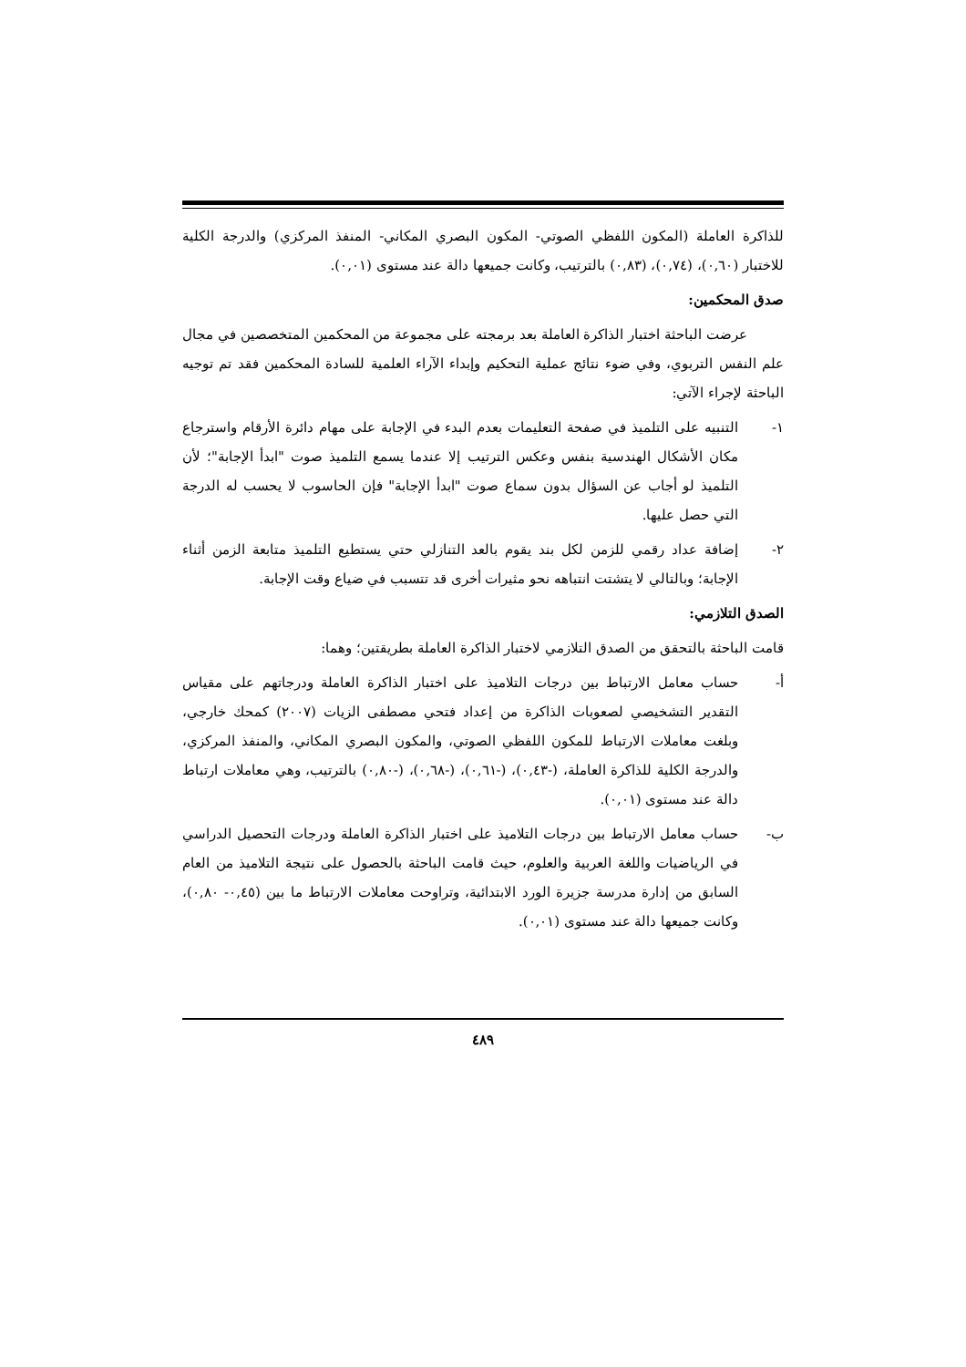للذاكرة العاملة (المكون اللفظي الصوتي- المكون البصري المكاني- المنفذ المركزي) والدرجة الكلية للاختبار (٠,٦٠)، (٠,٧٤)، (٠,٨٣) بالترتيب، وكانت جميعها دالة عند مستوى (٠,٠١).
صدق المحكمين:
عرضت الباحثة اختبار الذاكرة العاملة بعد برمجته على مجموعة من المحكمين المتخصصين في مجال علم النفس التربوي، وفي ضوء نتائج عملية التحكيم وإبداء الآراء العلمية للسادة المحكمين فقد تم توجيه الباحثة لإجراء الآتي:
١- التنبيه على التلميذ في صفحة التعليمات بعدم البدء في الإجابة على مهام دائرة الأرقام واسترجاع مكان الأشكال الهندسية بنفس وعكس الترتيب إلا عندما يسمع التلميذ صوت "ابدأ الإجابة"؛ لأن التلميذ لو أجاب عن السؤال بدون سماع صوت "ابدأ الإجابة" فإن الحاسوب لا يحسب له الدرجة التي حصل عليها.
٢- إضافة عداد رقمي للزمن لكل بند يقوم بالعد التنازلي حتي يستطيع التلميذ متابعة الزمن أثناء الإجابة؛ وبالتالي لا يتشتت انتباهه نحو مثيرات أخرى قد تتسبب في ضياع وقت الإجابة.
الصدق التلازمي:
قامت الباحثة بالتحقق من الصدق التلازمي لاختبار الذاكرة العاملة بطريقتين؛ وهما:
أ- حساب معامل الارتباط بين درجات التلاميذ على اختبار الذاكرة العاملة ودرجاتهم على مقياس التقدير التشخيصي لصعوبات الذاكرة من إعداد فتحي مصطفى الزيات (٢٠٠٧) كمحك خارجي، وبلغت معاملات الارتباط للمكون اللفظي الصوتي، والمكون البصري المكاني، والمنفذ المركزي، والدرجة الكلية للذاكرة العاملة، (-٠,٤٣)، (-٠,٦١)، (-٠,٦٨)، (-٠,٨٠) بالترتيب، وهي معاملات ارتباط دالة عند مستوى (٠,٠١).
ب- حساب معامل الارتباط بين درجات التلاميذ على اختبار الذاكرة العاملة ودرجات التحصيل الدراسي في الرياضيات واللغة العربية والعلوم، حيث قامت الباحثة بالحصول على نتيجة التلاميذ من العام السابق من إدارة مدرسة جزيرة الورد الابتدائية، وتراوحت معاملات الارتباط ما بين (٠,٤٥- ٠,٨٠)، وكانت جميعها دالة عند مستوى (٠,٠١).
٤٨٩